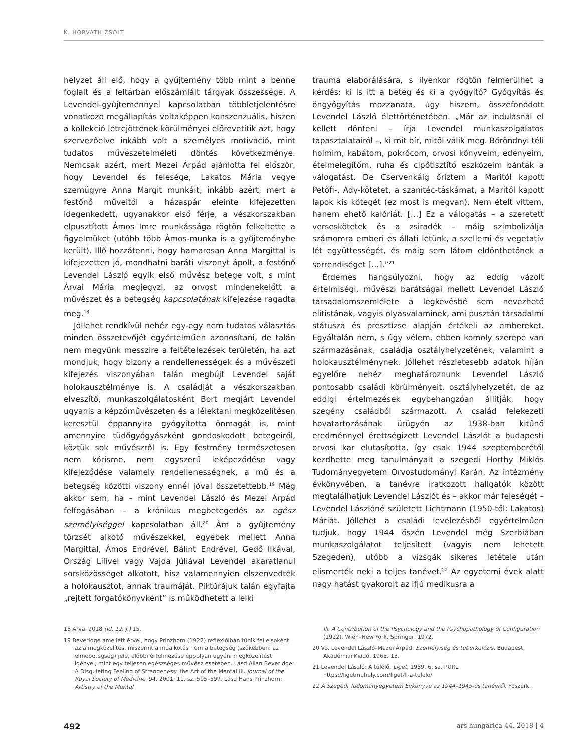K. HORVÁTH ZSOLT
helyzet áll elő, hogy a gyűjtemény több mint a benne foglalt és a leltárban előszámlált tárgyak összessége. A Levendel-gyűjteménnyel kapcsolatban többletjelentésre vonatkozó megállapítás voltaképpen konszenzuális, hiszen a kollekció létrejöttének körülményei előrevetítik azt, hogy szervezőelve inkább volt a személyes motiváció, mint tudatos művészetelméleti döntés következménye. Nemcsak azért, mert Mezei Árpád ajánlotta fel először, hogy Levendel és felesége, Lakatos Mária vegye szemügyre Anna Margit munkáit, inkább azért, mert a festőnő műveitől a házaspár eleinte kifejezetten idegenkedett, ugyanakkor első férje, a vészkorszakban elpusztított Ámos Imre munkássága rögtön felkeltette a figyelmüket (utóbb több Ámos-munka is a gyűjteménybe került). Illő hozzátenni, hogy hamarosan Anna Margittal is kifejezetten jó, mondhatni baráti viszonyt ápolt, a festőnő Levendel László egyik első művész betege volt, s mint Árvai Mária megjegyzi, az orvost mindenekelőtt a művészet és a betegség kapcsolatának kifejezése ragadta meg.<sup>18</sup>
Jóllehet rendkívül nehéz egy-egy nem tudatos választás minden összetevőjét egyértelműen azonosítani, de talán nem megyünk messzire a feltételezések területén, ha azt mondjuk, hogy bizony a rendellenességek és a művészeti kifejezés viszonyában talán megbújt Levendel saját holokausztélménye is. A családját a vészkorszakban elveszítő, munkaszolgálatosként Bort megjárt Levendel ugyanis a képzőművészeten és a lélektani megközelítésen keresztül éppannyira gyógyította önmagát is, mint amennyire tüdőgyógyászként gondoskodott betegeiről, köztük sok művészről is. Egy festmény természetesen nem kórisme, nem egyszerű leképeződése vagy kifejeződése valamely rendellenességnek, a mű és a betegség közötti viszony ennél jóval összetettebb.<sup>19</sup> Még akkor sem, ha – mint Levendel László és Mezei Árpád felfogásában – a krónikus megbetegedés az egész személyiséggel kapcsolatban áll.<sup>20</sup> Ám a gyűjtemény törzsét alkotó művészekkel, egyebek mellett Anna Margittal, Ámos Endrével, Bálint Endrével, Gedő Ilkával, Ország Lilivel vagy Vajda Júliával Levendel akaratlanul sorsközösséget alkotott, hisz valamennyien elszenvedték a holokausztot, annak traumáját. Piktúrájuk talán egyfajta „rejtett forgatókönyvként” is működhetett a lelki
trauma elaborálására, s ilyenkor rögtön felmerülhet a kérdés: ki is itt a beteg és ki a gyógyító? Gyógyítás és öngyógyítás mozzanata, úgy hiszem, összefonódott Levendel László élettörténetében. „Már az indulásnál el kellett dönteni – írja Levendel munkaszolgálatos tapasztalatairól –, ki mit bír, mitől válik meg. Bőröndnyi téli holmim, kabátom, pokrócom, orvosi könyveim, edényeim, ételmelegítőm, ruha és cipőtisztító eszközeim bánták a válogatást. De Cservenkáig őriztem a Maritól kapott Petőfi-, Ady-kötetet, a szanitéc-táskámat, a Maritól kapott lapok kis kötegét (ez most is megvan). Nem ételt vittem, hanem ehető kalóriát. […] Ez a válogatás – a szeretett verseskötetek és a zsiradék – máig szimbolizálja számomra emberi és állati létünk, a szellemi és vegetatív lét együttességét, és máig sem látom eldönthetőnek a sorrendiséget […].”<sup>21</sup>
Érdemes hangsúlyozni, hogy az eddig vázolt értelmiségi, művészi barátságai mellett Levendel László társadalomszemlélete a legkevésbé sem nevezhető elitistának, vagyis olyasvalaminek, ami pusztán társadalmi státusza és presztízse alapján értékeli az embereket. Egyáltalán nem, s úgy vélem, ebben komoly szerepe van származásának, családja osztályhelyzetének, valamint a holokausztélménynek. Jóllehet részletesebb adatok híján egyelőre nehéz meghatároznunk Levendel László pontosabb családi körülményeit, osztályhelyzetét, de az eddigi értelmezések egybehangzóan állítják, hogy szegény családból származott. A család felekezeti hovatartozásának ürügyén az 1938-ban kitűnő eredménnyel érettségizett Levendel Lászlót a budapesti orvosi kar elutasította, így csak 1944 szeptemberétől kezdhette meg tanulmányait a szegedi Horthy Miklós Tudományegyetem Orvostudományi Karán. Az intézmény évkönyvében, a tanévre iratkozott hallgatók között megtalálhatjuk Levendel Lászlót és – akkor már feleségét – Levendel Lászlóné született Lichtmann (1950-től: Lakatos) Máriát. Jóllehet a családi levelezésből egyértelműen tudjuk, hogy 1944 őszén Levendel még Szerbiában munkaszolgálatot teljesített (vagyis nem lehetett Szegeden), utóbb a vizsgák sikeres letétele után elismerték neki a teljes tanévet.<sup>22</sup> Az egyetemi évek alatt nagy hatást gyakorolt az ifjú medikusra a
18 Árvai 2018 (ld. 12. j.) 15.
19 Beveridge amellett érvel, hogy Prinzhorn (1922) reflexióiban tűnik fel elsőként az a megközelítés, miszerint a műalkotás nem a betegség (szűkebben: az elmebetegség) jele, előbbi értelmezése éppolyan egyéni megközelítést igényel, mint egy teljesen egészséges művész esetében. Lásd Allan Beveridge: A Disquieting Feeling of Strangeness: the Art of the Mental Ill. Journal of the Royal Society of Medicine, 94. 2001. 11. sz. 595–599. Lásd Hans Prinzhorn: Artistry of the Mental
Ill. A Contribution of the Psychology and the Psychopathology of Configuration (1922). Wien–New York, Springer, 1972.
20 Vö. Levendel László–Mezei Árpád: Személyiség és tuberkulózis. Budapest, Akadémiai Kiadó, 1965. 13.
21 Levendel László: A túlélő. Liget, 1989. 6. sz. PURL https://ligetmuhely.com/liget/ll-a-tulelo/
22 A Szegedi Tudományegyetem Évkönyve az 1944–1945-ös tanévről. Főszerk.
492 ars hungarica 44. 2018 | 4